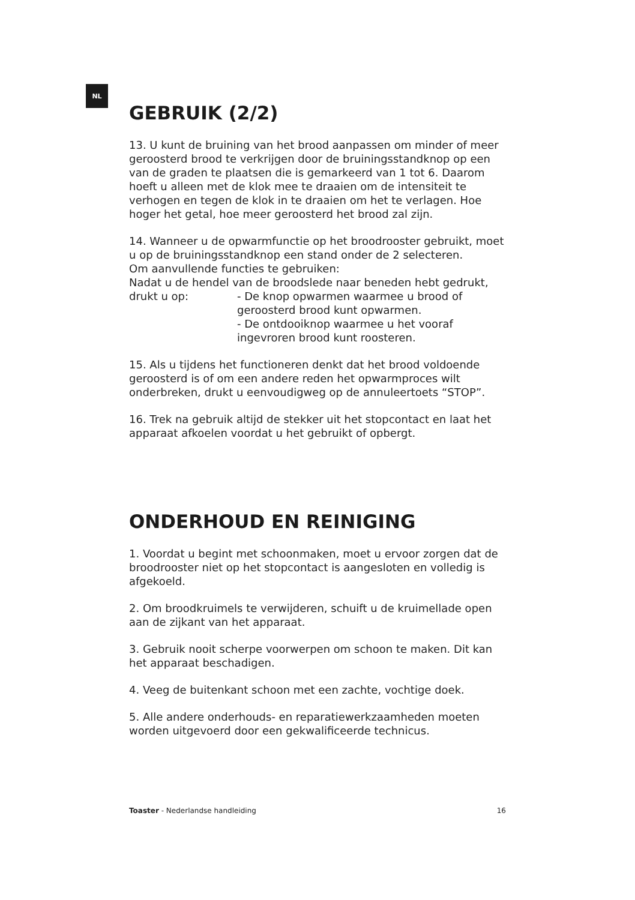NL
GEBRUIK (2/2)
13. U kunt de bruining van het brood aanpassen om minder of meer geroosterd brood te verkrijgen door de bruiningsstandknop op een van de graden te plaatsen die is gemarkeerd van 1 tot 6. Daarom hoeft u alleen met de klok mee te draaien om de intensiteit te verhogen en tegen de klok in te draaien om het te verlagen. Hoe hoger het getal, hoe meer geroosterd het brood zal zijn.
14. Wanneer u de opwarmfunctie op het broodrooster gebruikt, moet u op de bruiningsstandknop een stand onder de 2 selecteren.
Om aanvullende functies te gebruiken:
Nadat u de hendel van de broodslede naar beneden hebt gedrukt,
drukt u op: - De knop opwarmen waarmee u brood of geroosterd brood kunt opwarmen.
- De ontdooiknop waarmee u het vooraf ingevroren brood kunt roosteren.
15. Als u tijdens het functioneren denkt dat het brood voldoende geroosterd is of om een andere reden het opwarmproces wilt onderbreken, drukt u eenvoudigweg op de annuleertoets “STOP”.
16. Trek na gebruik altijd de stekker uit het stopcontact en laat het apparaat afkoelen voordat u het gebruikt of opbergt.
ONDERHOUD EN REINIGING
1. Voordat u begint met schoonmaken, moet u ervoor zorgen dat de broodrooster niet op het stopcontact is aangesloten en volledig is afgekoeld.
2. Om broodkruimels te verwijderen, schuift u de kruimellade open aan de zijkant van het apparaat.
3. Gebruik nooit scherpe voorwerpen om schoon te maken. Dit kan het apparaat beschadigen.
4. Veeg de buitenkant schoon met een zachte, vochtige doek.
5. Alle andere onderhouds- en reparatiewerkzaamheden moeten worden uitgevoerd door een gekwalificeerde technicus.
Toaster - Nederlandse handleiding 16